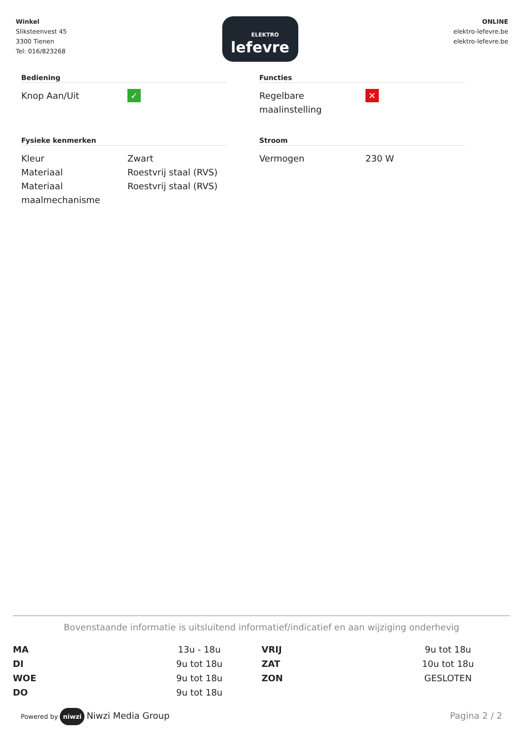Winkel
Sliksteenvest 45
3300 Tienen
Tel: 016/823268
ELEKTRO
lefevre
ONLINE
elektro-lefevre.be
elektro-lefevre.be
Bediening
| Knop Aan/Uit | ✓ |
Functies
| Regelbare maalinstelling | ✕ |
Fysieke kenmerken
| Kleur | Zwart |
| Materiaal | Roestvrij staal (RVS) |
| Materiaal maalmechanisme | Roestvrij staal (RVS) |
Stroom
| Vermogen | 230 W |
Bovenstaande informatie is uitsluitend informatief/indicatief en aan wijziging onderhevig
| MA | 13u - 18u | VRIJ | 9u tot 18u |
| DI | 9u tot 18u | ZAT | 10u tot 18u |
| WOE | 9u tot 18u | ZON | GESLOTEN |
| DO | 9u tot 18u | | |
Powered by niwzi Niwzi Media Group
Pagina 2 / 2